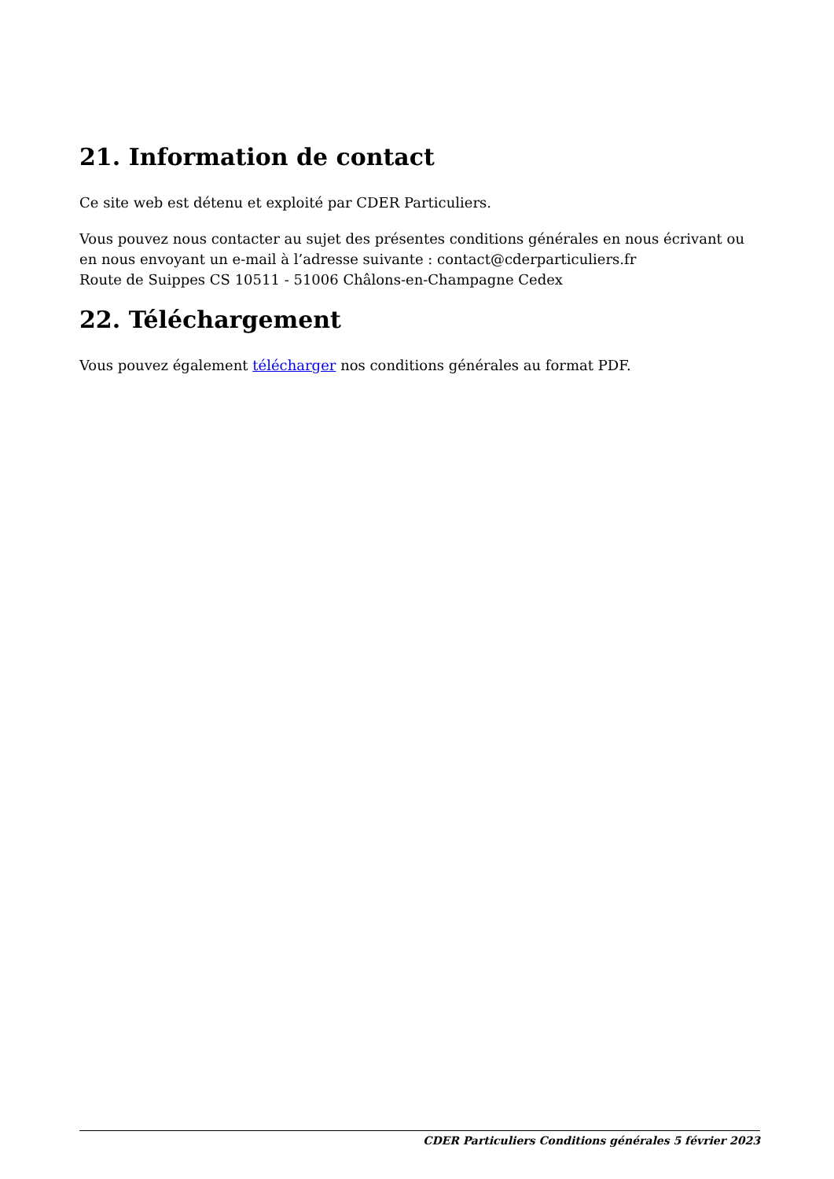21. Information de contact
Ce site web est détenu et exploité par CDER Particuliers.
Vous pouvez nous contacter au sujet des présentes conditions générales en nous écrivant ou en nous envoyant un e-mail à l’adresse suivante : contact@cderparticuliers.fr
Route de Suippes CS 10511 - 51006 Châlons-en-Champagne Cedex
22. Téléchargement
Vous pouvez également télécharger nos conditions générales au format PDF.
CDER Particuliers Conditions générales 5 février 2023